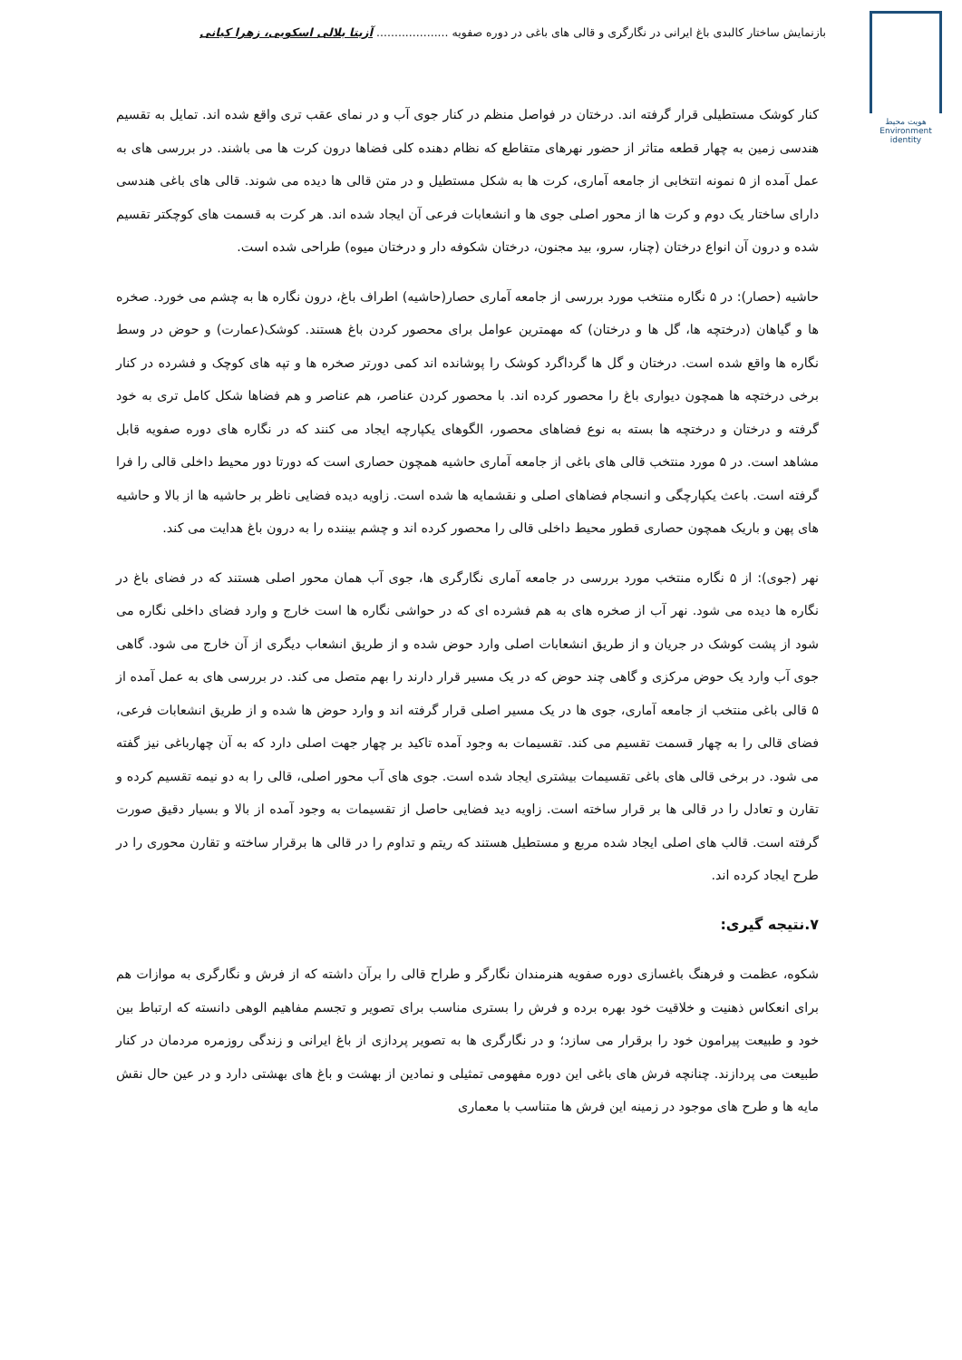بازنمایش ساختار کالبدی باغ ایرانی در نگارگری و قالی های باغی در دوره صفویه .................... آزیتا بلالی اسکویی، زهرا کیانی
هویت محیط
Environment
identity
کنار کوشک مستطیلی قرار گرفته اند. درختان در فواصل منظم در کنار جوی آب و در نمای عقب تری واقع شده اند. تمایل به تقسیم هندسی زمین به چهار قطعه متاثر از حضور نهرهای متقاطع که نظام دهنده کلی فضاها درون کرت ها می باشند. در بررسی های به عمل آمده از ۵ نمونه انتخابی از جامعه آماری، کرت ها به شکل مستطیل و در متن قالی ها دیده می شوند. قالی های باغی هندسی دارای ساختار یک دوم و کرت ها از محور اصلی جوی ها و انشعابات فرعی آن ایجاد شده اند. هر کرت به قسمت های کوچکتر تقسیم شده و درون آن انواع درختان (چنار، سرو، بید مجنون، درختان شکوفه دار و درختان میوه) طراحی شده است.
حاشیه (حصار): در ۵ نگاره منتخب مورد بررسی از جامعه آماری حصار(حاشیه) اطراف باغ، درون نگاره ها به چشم می خورد. صخره ها و گیاهان (درختچه ها، گل ها و درختان) که مهمترین عوامل برای محصور کردن باغ هستند. کوشک(عمارت) و حوض در وسط نگاره ها واقع شده است. درختان و گل ها گرداگرد کوشک را پوشانده اند کمی دورتر صخره ها و تپه های کوچک و فشرده در کنار برخی درختچه ها همچون دیواری باغ را محصور کرده اند. با محصور کردن عناصر، هم عناصر و هم فضاها شکل کامل تری به خود گرفته و درختان و درختچه ها بسته به نوع فضاهای محصور، الگوهای یکپارچه ایجاد می کنند که در نگاره های دوره صفویه قابل مشاهد است. در ۵ مورد منتخب قالی های باغی از جامعه آماری حاشیه همچون حصاری است که دورتا دور محیط داخلی قالی را فرا گرفته است. باعث یکپارچگی و انسجام فضاهای اصلی و نقشمایه ها شده است. زاویه دیده فضایی ناظر بر حاشیه ها از بالا و حاشیه های پهن و باریک همچون حصاری قطور محیط داخلی قالی را محصور کرده اند و چشم بیننده را به درون باغ هدایت می کند.
نهر (جوی): از ۵ نگاره منتخب مورد بررسی در جامعه آماری نگارگری ها، جوی آب همان محور اصلی هستند که در فضای باغ در نگاره ها دیده می شود. نهر آب از صخره های به هم فشرده ای که در حواشی نگاره ها است خارج و وارد فضای داخلی نگاره می شود از پشت کوشک در جریان و از طریق انشعابات اصلی وارد حوض شده و از طریق انشعاب دیگری از آن خارج می شود. گاهی جوی آب وارد یک حوض مرکزی و گاهی چند حوض که در یک مسیر قرار دارند را بهم متصل می کند. در بررسی های به عمل آمده از ۵ قالی باغی منتخب از جامعه آماری، جوی ها در یک مسیر اصلی قرار گرفته اند و وارد حوض ها شده و از طریق انشعابات فرعی، فضای قالی را به چهار قسمت تقسیم می کند. تقسیمات به وجود آمده تاکید بر چهار جهت اصلی دارد که به آن چهارباغی نیز گفته می شود. در برخی قالی های باغی تقسیمات بیشتری ایجاد شده است. جوی های آب محور اصلی، قالی را به دو نیمه تقسیم کرده و تقارن و تعادل را در قالی ها بر قرار ساخته است. زاویه دید فضایی حاصل از تقسیمات به وجود آمده از بالا و بسیار دقیق صورت گرفته است. قالب های اصلی ایجاد شده مربع و مستطیل هستند که ریتم و تداوم را در قالی ها برقرار ساخته و تقارن محوری را در طرح ایجاد کرده اند.
۷.نتیجه گیری:
شکوه، عظمت و فرهنگ باغسازی دوره صفویه هنرمندان نگارگر و طراح قالی را برآن داشته که از فرش و نگارگری به موازات هم برای انعکاس ذهنیت و خلاقیت خود بهره برده و فرش را بستری مناسب برای تصویر و تجسم مفاهیم الوهی دانسته که ارتباط بین خود و طبیعت پیرامون خود را برقرار می سازد؛ و در نگارگری ها به تصویر پردازی از باغ ایرانی و زندگی روزمره مردمان در کنار طبیعت می پردازند. چنانچه فرش های باغی این دوره مفهومی تمثیلی و نمادین از بهشت و باغ های بهشتی دارد و در عین حال نقش مایه ها و طرح های موجود در زمینه این فرش ها متناسب با معماری